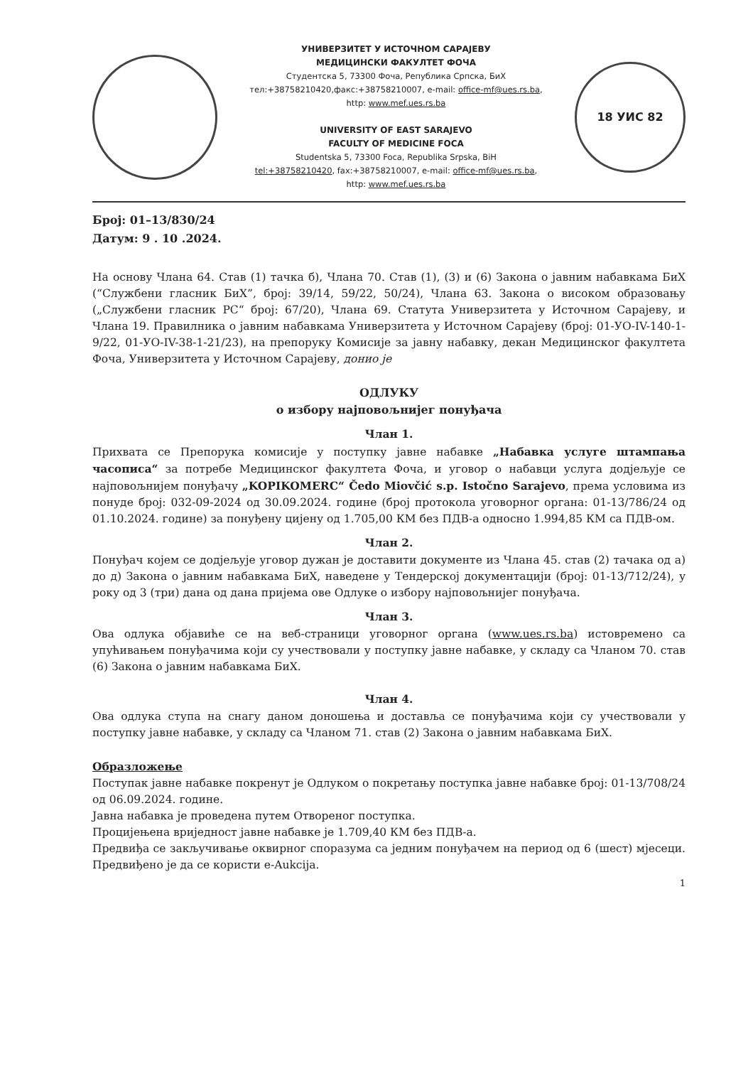УНИВЕРЗИТЕТ У ИСТОЧНОМ САРАЈЕВУ
МЕДИЦИНСКИ ФАКУЛТЕТ ФОЧА
Студентска 5, 73300 Фоча, Република Српска, БиХ
тел:+38758210420,факс:+38758210007, e-mail: office-mf@ues.rs.ba,
http: www.mef.ues.rs.ba
UNIVERSITY OF EAST SARAJEVO
FACULTY OF MEDICINE FOCA
Studentska 5, 73300 Foca, Republika Srpska, BiH
tel:+38758210420, fax:+38758210007, e-mail: office-mf@ues.rs.ba,
http: www.mef.ues.rs.ba
18 УИС 82
Број: 01–13/830/24
Датум: 9 . 10 .2024.
На основу Члана 64. Став (1) тачка б), Члана 70. Став (1), (3) и (6) Закона о јавним набавкама БиХ (“Службени гласник БиХ”, број: 39/14, 59/22, 50/24), Члана 63. Закона о високом образовању („Службени гласник РС“ број: 67/20), Члана 69. Статута Универзитета у Источном Сарајеву, и Члана 19. Правилника о јавним набавкама Универзитета у Источном Сарајеву (број: 01-УО-IV-140-1-9/22, 01-УО-IV-38-1-21/23), на препоруку Комисије за јавну набавку, декан Медицинског факултета Фоча, Универзитета у Источном Сарајеву, донио је
ОДЛУКУ
о избору најповољнијег понуђача
Члан 1.
Прихвата се Препорука комисије у поступку јавне набавке „Набавка услуге штампања часописа“ за потребе Медицинског факултета Фоча, и уговор о набавци услуга додјељује се најповољнијем понуђачу „KOPIKOMERC“ Čedo Miovčić s.p. Istočno Sarajevo, према условима из понуде број: 032-09-2024 од 30.09.2024. године (број протокола уговорног органа: 01-13/786/24 од 01.10.2024. године) за понуђену цијену од 1.705,00 КМ без ПДВ-а односно 1.994,85 КМ са ПДВ-ом.
Члан 2.
Понуђач којем се додјељује уговор дужан је доставити документе из Члана 45. став (2) тачака од а) до д) Закона о јавним набавкама БиХ, наведене у Тендерској документацији (број: 01-13/712/24), у року од 3 (три) дана од дана пријема ове Одлуке о избору најповољнијег понуђача.
Члан 3.
Ова одлука објавиће се на веб-страници уговорног органа (www.ues.rs.ba) истовремено са упућивањем понуђачима који су учествовали у поступку јавне набавке, у складу са Чланом 70. став (6) Закона о јавним набавкама БиХ.
Члан 4.
Ова одлука ступа на снагу даном доношења и доставља се понуђачима који су учествовали у поступку јавне набавке, у складу са Чланом 71. став (2) Закона о јавним набавкама БиХ.
Образложење
Поступак јавне набавке покренут је Одлуком о покретању поступка јавне набавке број: 01-13/708/24 од 06.09.2024. године.
Јавна набавка је проведена путем Отвореног поступка.
Процијењена вриједност јавне набавке је 1.709,40 КМ без ПДВ-а.
Предвиђа се закључивање оквирног споразума са једним понуђачем на период од 6 (шест) мјесеци. Предвиђено је да се користи е-Aukcija.
1